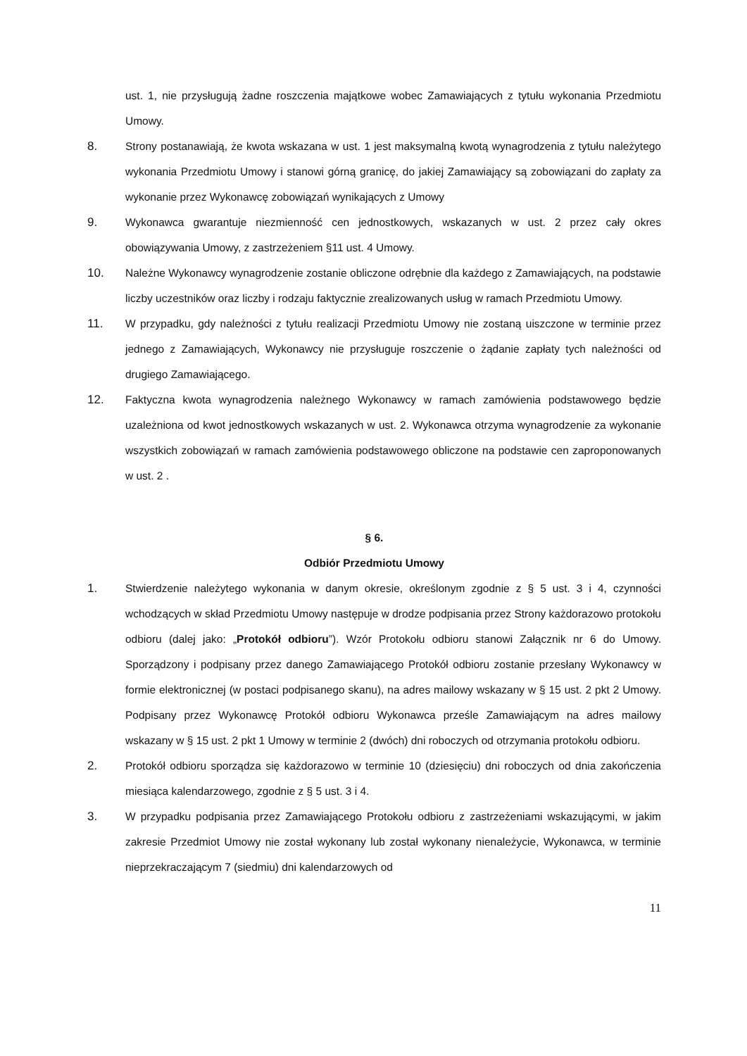ust. 1, nie przysługują żadne roszczenia majątkowe wobec Zamawiających z tytułu wykonania Przedmiotu Umowy.
8. Strony postanawiają, że kwota wskazana w ust. 1 jest maksymalną kwotą wynagrodzenia z tytułu należytego wykonania Przedmiotu Umowy i stanowi górną granicę, do jakiej Zamawiający są zobowiązani do zapłaty za wykonanie przez Wykonawcę zobowiązań wynikających z Umowy
9. Wykonawca gwarantuje niezmienność cen jednostkowych, wskazanych w ust. 2 przez cały okres obowiązywania Umowy, z zastrzeżeniem §11 ust. 4 Umowy.
10. Należne Wykonawcy wynagrodzenie zostanie obliczone odrębnie dla każdego z Zamawiających, na podstawie liczby uczestników oraz liczby i rodzaju faktycznie zrealizowanych usług w ramach Przedmiotu Umowy.
11. W przypadku, gdy należności z tytułu realizacji Przedmiotu Umowy nie zostaną uiszczone w terminie przez jednego z Zamawiających, Wykonawcy nie przysługuje roszczenie o żądanie zapłaty tych należności od drugiego Zamawiającego.
12. Faktyczna kwota wynagrodzenia należnego Wykonawcy w ramach zamówienia podstawowego będzie uzależniona od kwot jednostkowych wskazanych w ust. 2. Wykonawca otrzyma wynagrodzenie za wykonanie wszystkich zobowiązań w ramach zamówienia podstawowego obliczone na podstawie cen zaproponowanych w ust. 2 .
§ 6.
Odbiór Przedmiotu Umowy
1. Stwierdzenie należytego wykonania w danym okresie, określonym zgodnie z § 5 ust. 3 i 4, czynności wchodzących w skład Przedmiotu Umowy następuje w drodze podpisania przez Strony każdorazowo protokołu odbioru (dalej jako: „Protokół odbioru”). Wzór Protokołu odbioru stanowi Załącznik nr 6 do Umowy. Sporządzony i podpisany przez danego Zamawiającego Protokół odbioru zostanie przesłany Wykonawcy w formie elektronicznej (w postaci podpisanego skanu), na adres mailowy wskazany w § 15 ust. 2 pkt 2 Umowy. Podpisany przez Wykonawcę Protokół odbioru Wykonawca prześle Zamawiającym na adres mailowy wskazany w § 15 ust. 2 pkt 1 Umowy w terminie 2 (dwóch) dni roboczych od otrzymania protokołu odbioru.
2. Protokół odbioru sporządza się każdorazowo w terminie 10 (dziesięciu) dni roboczych od dnia zakończenia miesiąca kalendarzowego, zgodnie z § 5 ust. 3 i 4.
3. W przypadku podpisania przez Zamawiającego Protokołu odbioru z zastrzeżeniami wskazującymi, w jakim zakresie Przedmiot Umowy nie został wykonany lub został wykonany nienależycie, Wykonawca, w terminie nieprzekraczającym 7 (siedmiu) dni kalendarzowych od
11